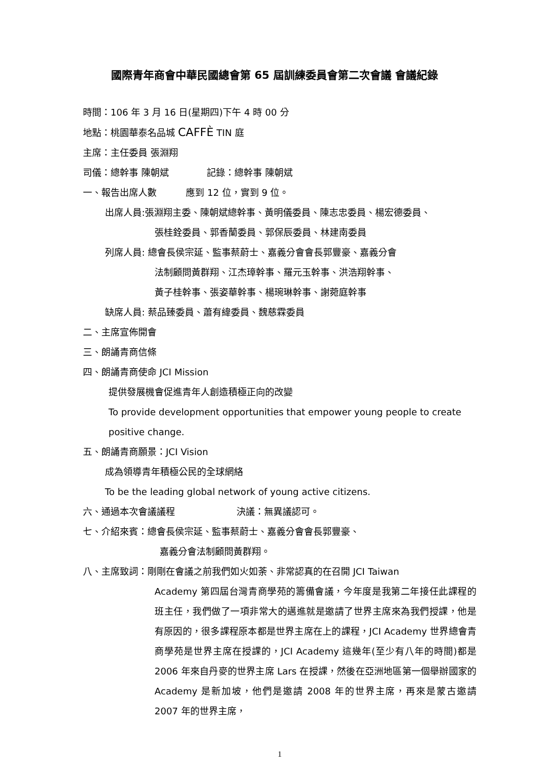國際青年商會中華民國總會第 65 屆訓練委員會第二次會議 會議紀錄
時間：106 年 3 月 16 日(星期四)下午 4 時 00 分
地點：桃園華泰名品城 CAFFÈ TIN 庭
主席：主任委員 張淵翔
司儀：總幹事 陳朝斌 記錄：總幹事 陳朝斌
一、報告出席人數 應到 12 位，實到 9 位。
出席人員:張淵翔主委、陳朝斌總幹事、黃明儀委員、陳志忠委員、楊宏德委員、
張桂銓委員、郭香蘭委員、郭保辰委員、林建南委員
列席人員: 總會長侯宗延、監事蔡蔚士、嘉義分會會長郭豐豪、嘉義分會
法制顧問黃群翔、江杰璋幹事、羅元玉幹事、洪浩翔幹事、
黃子桂幹事、張姿華幹事、楊琬琳幹事、謝菀庭幹事
缺席人員: 蔡品臻委員、蕭有緯委員、魏慈霖委員
二、主席宣佈開會
三、朗誦青商信條
四、朗誦青商使命 JCI Mission
提供發展機會促進青年人創造積極正向的改變
To provide development opportunities that empower young people to create
positive change.
五、朗誦青商願景：JCI Vision
成為領導青年積極公民的全球網絡
To be the leading global network of young active citizens.
六、通過本次會議議程 決議：無異議認可。
七、介紹來賓：總會長侯宗延、監事蔡蔚士、嘉義分會會長郭豐豪、
嘉義分會法制顧問黃群翔。
八、主席致詞：剛剛在會議之前我們如火如荼、非常認真的在召開 JCI Taiwan
Academy 第四屆台灣青商學苑的籌備會議，今年度是我第二年接任此課程的班主任，我們做了一項非常大的邁進就是邀請了世界主席來為我們授課，他是有原因的，很多課程原本都是世界主席在上的課程，JCI Academy 世界總會青商學苑是世界主席在授課的，JCI Academy 這幾年(至少有八年的時間)都是 2006 年來自丹麥的世界主席 Lars 在授課，然後在亞洲地區第一個舉辦國家的 Academy 是新加坡，他們是邀請 2008 年的世界主席，再來是蒙古邀請 2007 年的世界主席，
1